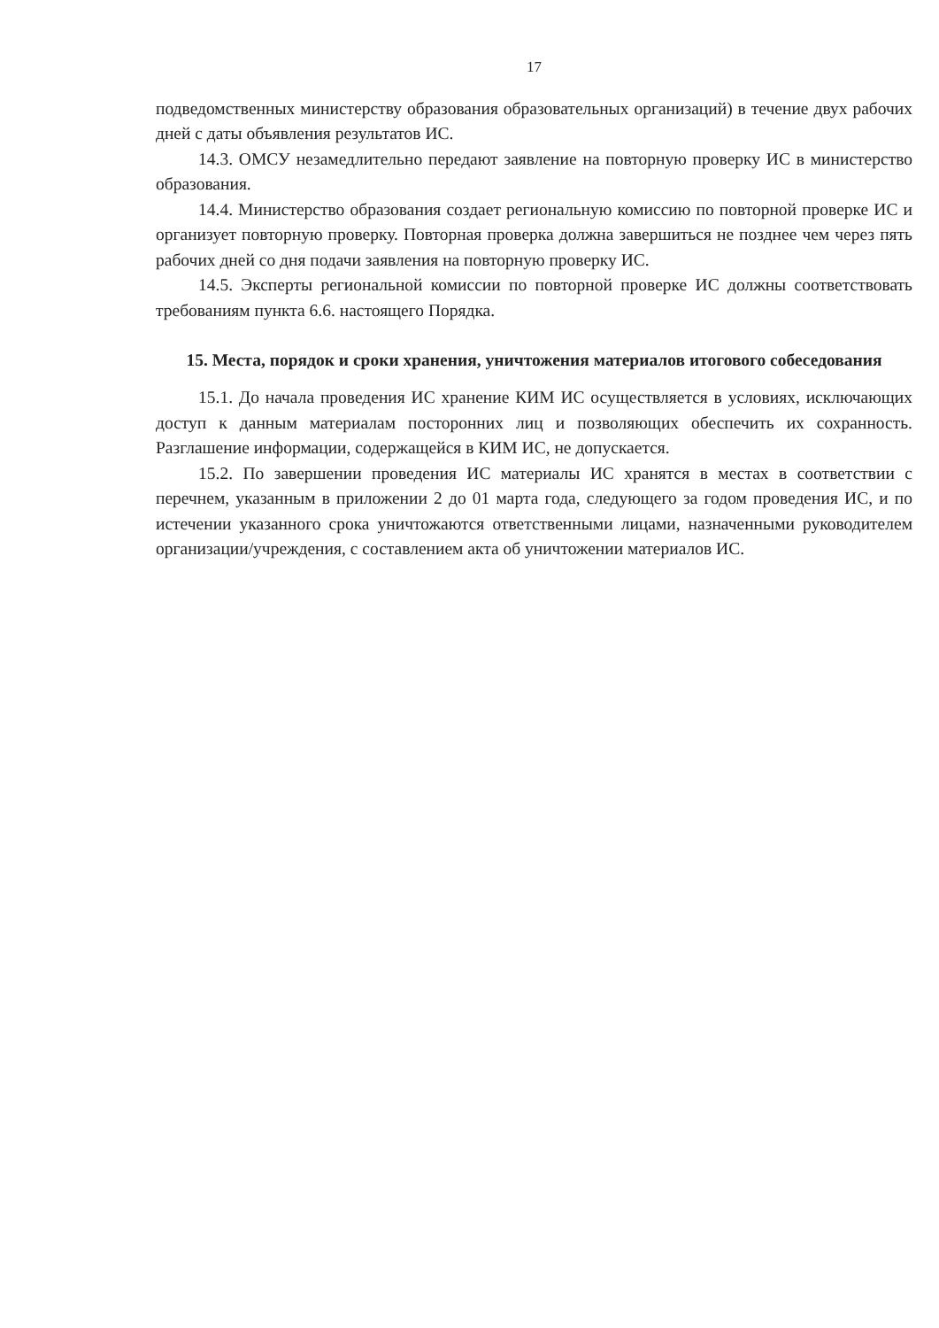17
подведомственных министерству образования образовательных организаций) в течение двух рабочих дней с даты объявления результатов ИС.
14.3. ОМСУ незамедлительно передают заявление на повторную проверку ИС в министерство образования.
14.4. Министерство образования создает региональную комиссию по повторной проверке ИС и организует повторную проверку. Повторная проверка должна завершиться не позднее чем через пять рабочих дней со дня подачи заявления на повторную проверку ИС.
14.5. Эксперты региональной комиссии по повторной проверке ИС должны соответствовать требованиям пункта 6.6. настоящего Порядка.
15. Места, порядок и сроки хранения, уничтожения материалов итогового собеседования
15.1. До начала проведения ИС хранение КИМ ИС осуществляется в условиях, исключающих доступ к данным материалам посторонних лиц и позволяющих обеспечить их сохранность. Разглашение информации, содержащейся в КИМ ИС, не допускается.
15.2. По завершении проведения ИС материалы ИС хранятся в местах в соответствии с перечнем, указанным в приложении 2 до 01 марта года, следующего за годом проведения ИС, и по истечении указанного срока уничтожаются ответственными лицами, назначенными руководителем организации/учреждения, с составлением акта об уничтожении материалов ИС.